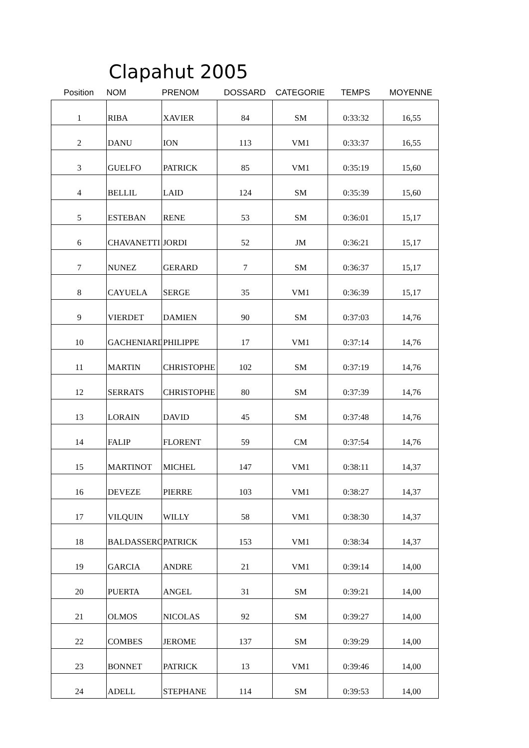Clapahut 2005
| Position | NOM | PRENOM | DOSSARD | CATEGORIE | TEMPS | MOYENNE |
| --- | --- | --- | --- | --- | --- | --- |
| 1 | RIBA | XAVIER | 84 | SM | 0:33:32 | 16,55 |
| 2 | DANU | ION | 113 | VM1 | 0:33:37 | 16,55 |
| 3 | GUELFO | PATRICK | 85 | VM1 | 0:35:19 | 15,60 |
| 4 | BELLIL | LAID | 124 | SM | 0:35:39 | 15,60 |
| 5 | ESTEBAN | RENE | 53 | SM | 0:36:01 | 15,17 |
| 6 | CHAVANETTI | JORDI | 52 | JM | 0:36:21 | 15,17 |
| 7 | NUNEZ | GERARD | 7 | SM | 0:36:37 | 15,17 |
| 8 | CAYUELA | SERGE | 35 | VM1 | 0:36:39 | 15,17 |
| 9 | VIERDET | DAMIEN | 90 | SM | 0:37:03 | 14,76 |
| 10 | GACHENIARD | PHILIPPE | 17 | VM1 | 0:37:14 | 14,76 |
| 11 | MARTIN | CHRISTOPHE | 102 | SM | 0:37:19 | 14,76 |
| 12 | SERRATS | CHRISTOPHE | 80 | SM | 0:37:39 | 14,76 |
| 13 | LORAIN | DAVID | 45 | SM | 0:37:48 | 14,76 |
| 14 | FALIP | FLORENT | 59 | CM | 0:37:54 | 14,76 |
| 15 | MARTINOT | MICHEL | 147 | VM1 | 0:38:11 | 14,37 |
| 16 | DEVEZE | PIERRE | 103 | VM1 | 0:38:27 | 14,37 |
| 17 | VILQUIN | WILLY | 58 | VM1 | 0:38:30 | 14,37 |
| 18 | BALDASSERO | PATRICK | 153 | VM1 | 0:38:34 | 14,37 |
| 19 | GARCIA | ANDRE | 21 | VM1 | 0:39:14 | 14,00 |
| 20 | PUERTA | ANGEL | 31 | SM | 0:39:21 | 14,00 |
| 21 | OLMOS | NICOLAS | 92 | SM | 0:39:27 | 14,00 |
| 22 | COMBES | JEROME | 137 | SM | 0:39:29 | 14,00 |
| 23 | BONNET | PATRICK | 13 | VM1 | 0:39:46 | 14,00 |
| 24 | ADELL | STEPHANE | 114 | SM | 0:39:53 | 14,00 |